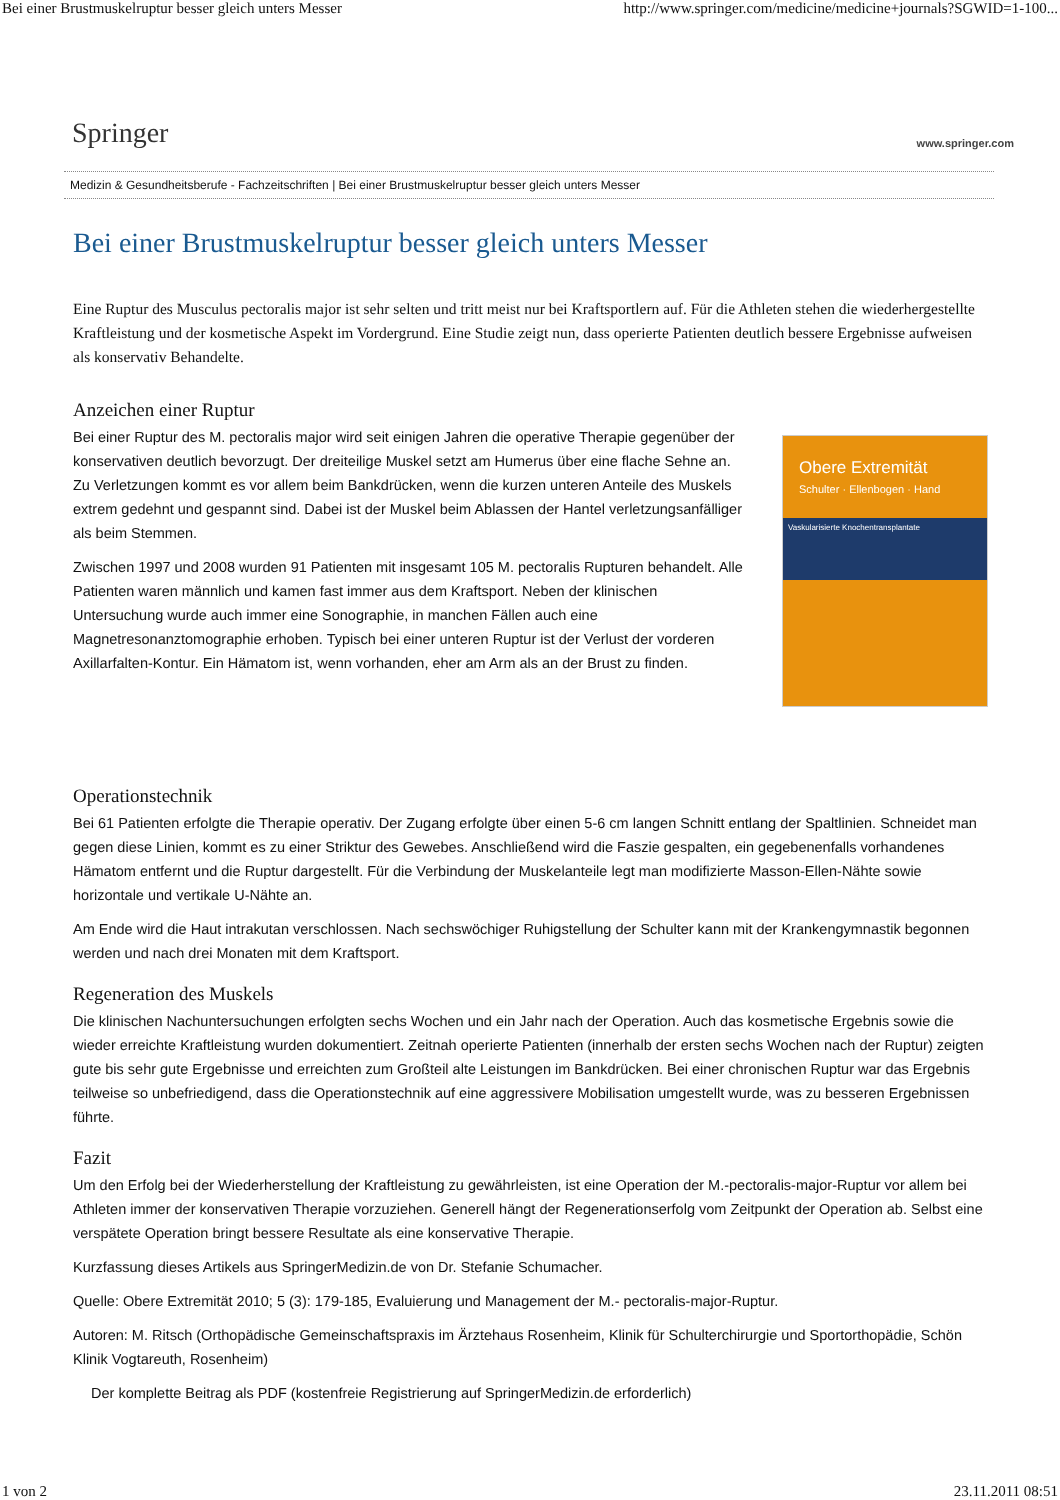Bei einer Brustmuskelruptur besser gleich unters Messer http://www.springer.com/medicine/medicine+journals?SGWID=1-100...
Springer www.springer.com
Medizin & Gesundheitsberufe - Fachzeitschriften | Bei einer Brustmuskelruptur besser gleich unters Messer
Bei einer Brustmuskelruptur besser gleich unters Messer
Eine Ruptur des Musculus pectoralis major ist sehr selten und tritt meist nur bei Kraftsportlern auf. Für die Athleten stehen die wiederhergestellte Kraftleistung und der kosmetische Aspekt im Vordergrund. Eine Studie zeigt nun, dass operierte Patienten deutlich bessere Ergebnisse aufweisen als konservativ Behandelte.
Anzeichen einer Ruptur
Obere Extremität
Schulter · Ellenbogen · Hand
Vaskularisierte Knochentransplantate
Bei einer Ruptur des M. pectoralis major wird seit einigen Jahren die operative Therapie gegenüber der konservativen deutlich bevorzugt. Der dreiteilige Muskel setzt am Humerus über eine flache Sehne an. Zu Verletzungen kommt es vor allem beim Bankdrücken, wenn die kurzen unteren Anteile des Muskels extrem gedehnt und gespannt sind. Dabei ist der Muskel beim Ablassen der Hantel verletzungsanfälliger als beim Stemmen.
Zwischen 1997 und 2008 wurden 91 Patienten mit insgesamt 105 M. pectoralis Rupturen behandelt. Alle Patienten waren männlich und kamen fast immer aus dem Kraftsport. Neben der klinischen Untersuchung wurde auch immer eine Sonographie, in manchen Fällen auch eine Magnetresonanztomographie erhoben. Typisch bei einer unteren Ruptur ist der Verlust der vorderen Axillarfalten-Kontur. Ein Hämatom ist, wenn vorhanden, eher am Arm als an der Brust zu finden.
Operationstechnik
Bei 61 Patienten erfolgte die Therapie operativ. Der Zugang erfolgte über einen 5-6 cm langen Schnitt entlang der Spaltlinien. Schneidet man gegen diese Linien, kommt es zu einer Striktur des Gewebes. Anschließend wird die Faszie gespalten, ein gegebenenfalls vorhandenes Hämatom entfernt und die Ruptur dargestellt. Für die Verbindung der Muskelanteile legt man modifizierte Masson-Ellen-Nähte sowie horizontale und vertikale U-Nähte an.
Am Ende wird die Haut intrakutan verschlossen. Nach sechswöchiger Ruhigstellung der Schulter kann mit der Krankengymnastik begonnen werden und nach drei Monaten mit dem Kraftsport.
Regeneration des Muskels
Die klinischen Nachuntersuchungen erfolgten sechs Wochen und ein Jahr nach der Operation. Auch das kosmetische Ergebnis sowie die wieder erreichte Kraftleistung wurden dokumentiert. Zeitnah operierte Patienten (innerhalb der ersten sechs Wochen nach der Ruptur) zeigten gute bis sehr gute Ergebnisse und erreichten zum Großteil alte Leistungen im Bankdrücken. Bei einer chronischen Ruptur war das Ergebnis teilweise so unbefriedigend, dass die Operationstechnik auf eine aggressivere Mobilisation umgestellt wurde, was zu besseren Ergebnissen führte.
Fazit
Um den Erfolg bei der Wiederherstellung der Kraftleistung zu gewährleisten, ist eine Operation der M.-pectoralis-major-Ruptur vor allem bei Athleten immer der konservativen Therapie vorzuziehen. Generell hängt der Regenerationserfolg vom Zeitpunkt der Operation ab. Selbst eine verspätete Operation bringt bessere Resultate als eine konservative Therapie.
Kurzfassung dieses Artikels aus SpringerMedizin.de von Dr. Stefanie Schumacher.
Quelle: Obere Extremität 2010; 5 (3): 179-185, Evaluierung und Management der M.- pectoralis-major-Ruptur.
Autoren: M. Ritsch (Orthopädische Gemeinschaftspraxis im Ärztehaus Rosenheim, Klinik für Schulterchirurgie und Sportorthopädie, Schön Klinik Vogtareuth, Rosenheim)
Der komplette Beitrag als PDF (kostenfreie Registrierung auf SpringerMedizin.de erforderlich)
1 von 2 23.11.2011 08:51